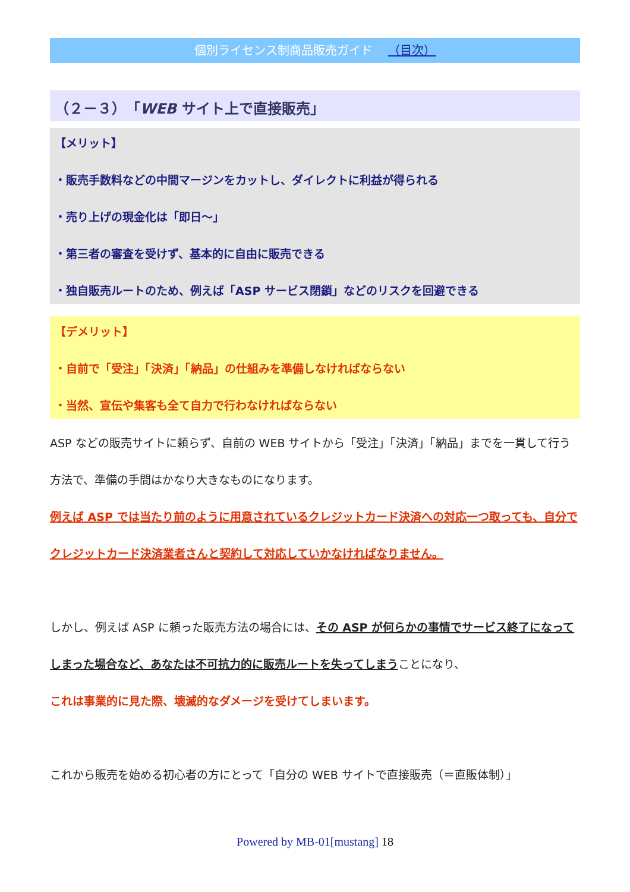個別ライセンス制商品販売ガイド （目次）
（２－３）「WEB サイト上で直接販売」
【メリット】
・販売手数料などの中間マージンをカットし、ダイレクトに利益が得られる
・売り上げの現金化は「即日～」
・第三者の審査を受けず、基本的に自由に販売できる
・独自販売ルートのため、例えば「ASP サービス閉鎖」などのリスクを回避できる
【デメリット】
・自前で「受注」「決済」「納品」の仕組みを準備しなければならない
・当然、宣伝や集客も全て自力で行わなければならない
ASP などの販売サイトに頼らず、自前の WEB サイトから「受注」「決済」「納品」までを一貫して行う方法で、準備の手間はかなり大きなものになります。
例えば ASP では当たり前のように用意されているクレジットカード決済への対応一つ取っても、自分でクレジットカード決済業者さんと契約して対応していかなければなりません。
しかし、例えば ASP に頼った販売方法の場合には、その ASP が何らかの事情でサービス終了になってしまった場合など、あなたは不可抗力的に販売ルートを失ってしまうことになり、
これは事業的に見た際、壊滅的なダメージを受けてしまいます。
これから販売を始める初心者の方にとって「自分の WEB サイトで直接販売（＝直販体制）」
Powered by MB-01[mustang] 18